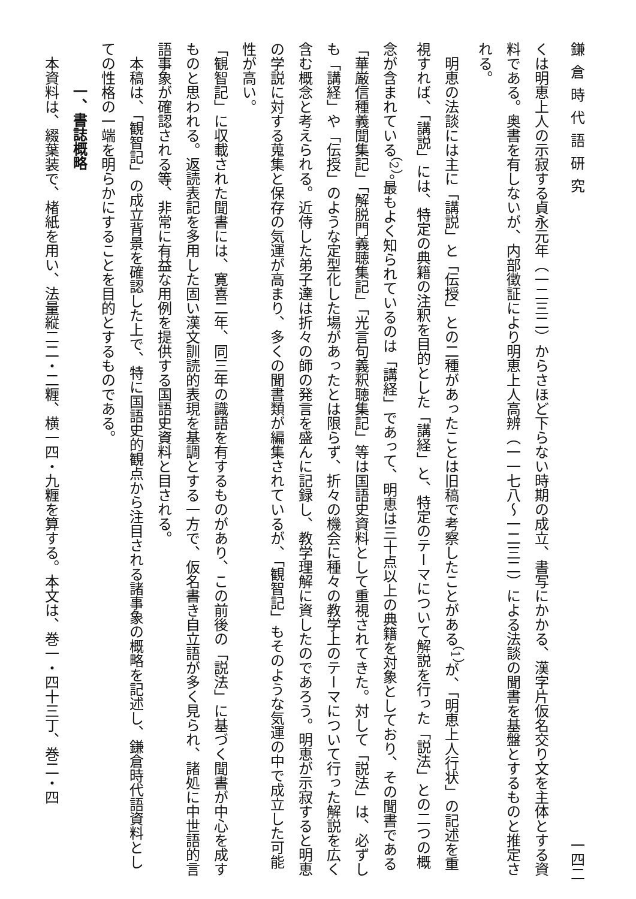鎌倉時代語研究 一四二
くは明恵上人の示寂する貞永元年（一二三二）からさほど下らない時期の成立、書写にかかる、漢字片仮名交り文を主体とする資料である。奥書を有しないが、内部徴証により明恵上人高辨（一一七八〜一二三二）による法談の聞書を基盤とするものと推定される。
　明恵の法談には主に「講説」と「伝授」との二種があったことは旧稿で考察したことがある<sup>（1）</sup>が、「明恵上人行状」の記述を重視すれば、「講説」には、特定の典籍の注釈を目的とした「講経」と、特定のテーマについて解説を行った「説法」との二つの概念が含まれている<sup>（2）</sup>。最もよく知られているのは「講経」であって、明恵は三十点以上の典籍を対象としており、その聞書である「華厳信種義聞集記」「解脱門義聴集記」「光言句義釈聴集記」等は国語史資料として重視されてきた。対して「説法」は、必ずしも「講経」や「伝授」のような定型化した場があったとは限らず、折々の機会に種々の教学上のテーマについて行った解説を広く含む概念と考えられる。近侍した弟子達は折々の師の発言を盛んに記録し、教学理解に資したのであろう。明恵が示寂すると明恵の学説に対する蒐集と保存の気運が高まり、多くの聞書類が編集されているが、「観智記」もそのような気運の中で成立した可能性が高い。
「観智記」に収載された聞書には、寛喜二年、同三年の識語を有するものがあり、この前後の「説法」に基づく聞書が中心を成すものと思われる。返読表記を多用した固い漢文訓読的表現を基調とする一方で、仮名書き自立語が多く見られ、諸処に中世語的言語事象が確認される等、非常に有益な用例を提供する国語史資料と目される。
　本稿は、「観智記」の成立背景を確認した上で、特に国語史的観点から注目される諸事象の概略を記述し、鎌倉時代語資料としての性格の一端を明らかにすることを目的とするものである。
一、書誌概略
　本資料は、綴葉装で、楮紙を用い、法量縦二二・二糎、横一四・九糎を算する。本文は、巻一・四十三丁、巻二・四